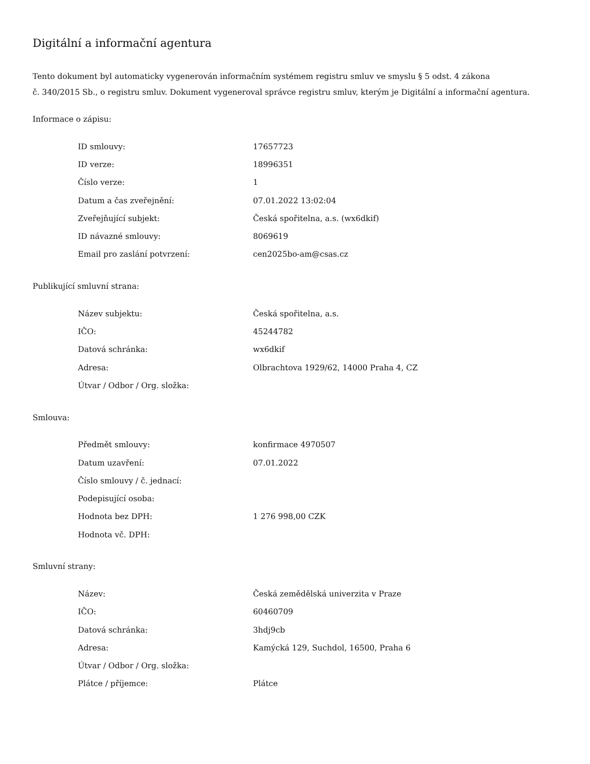Digitální a informační agentura
Tento dokument byl automaticky vygenerován informačním systémem registru smluv ve smyslu § 5 odst. 4 zákona
č. 340/2015 Sb., o registru smluv. Dokument vygeneroval správce registru smluv, kterým je Digitální a informační agentura.
Informace o zápisu:
| ID smlouvy: | 17657723 |
| ID verze: | 18996351 |
| Číslo verze: | 1 |
| Datum a čas zveřejnění: | 07.01.2022 13:02:04 |
| Zveřejňující subjekt: | Česká spořitelna, a.s. (wx6dkif) |
| ID návazné smlouvy: | 8069619 |
| Email pro zaslání potvrzení: | cen2025bo-am@csas.cz |
Publikující smluvní strana:
| Název subjektu: | Česká spořitelna, a.s. |
| IČO: | 45244782 |
| Datová schránka: | wx6dkif |
| Adresa: | Olbrachtova 1929/62, 14000 Praha 4, CZ |
| Útvar / Odbor / Org. složka: | |
Smlouva:
| Předmět smlouvy: | konfirmace 4970507 |
| Datum uzavření: | 07.01.2022 |
| Číslo smlouvy / č. jednací: | |
| Podepisující osoba: | |
| Hodnota bez DPH: | 1 276 998,00 CZK |
| Hodnota vč. DPH: | |
Smluvní strany:
| Název: | Česká zemědělská univerzita v Praze |
| IČO: | 60460709 |
| Datová schránka: | 3hdj9cb |
| Adresa: | Kamýcká 129, Suchdol, 16500, Praha 6 |
| Útvar / Odbor / Org. složka: | |
| Plátce / příjemce: | Plátce |